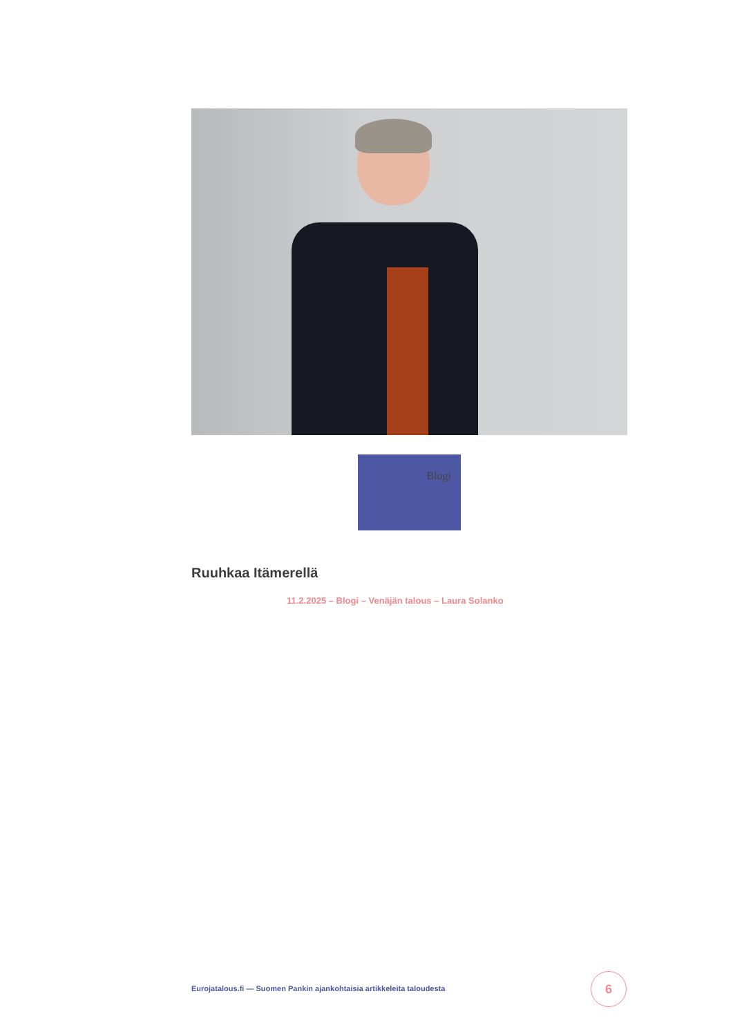Blogi
Ruuhkaa Itämerellä
11.2.2025 – Blogi – Venäjän talous – Laura Solanko
Eurojatalous.fi — Suomen Pankin ajankohtaisia artikkeleita taloudesta
6